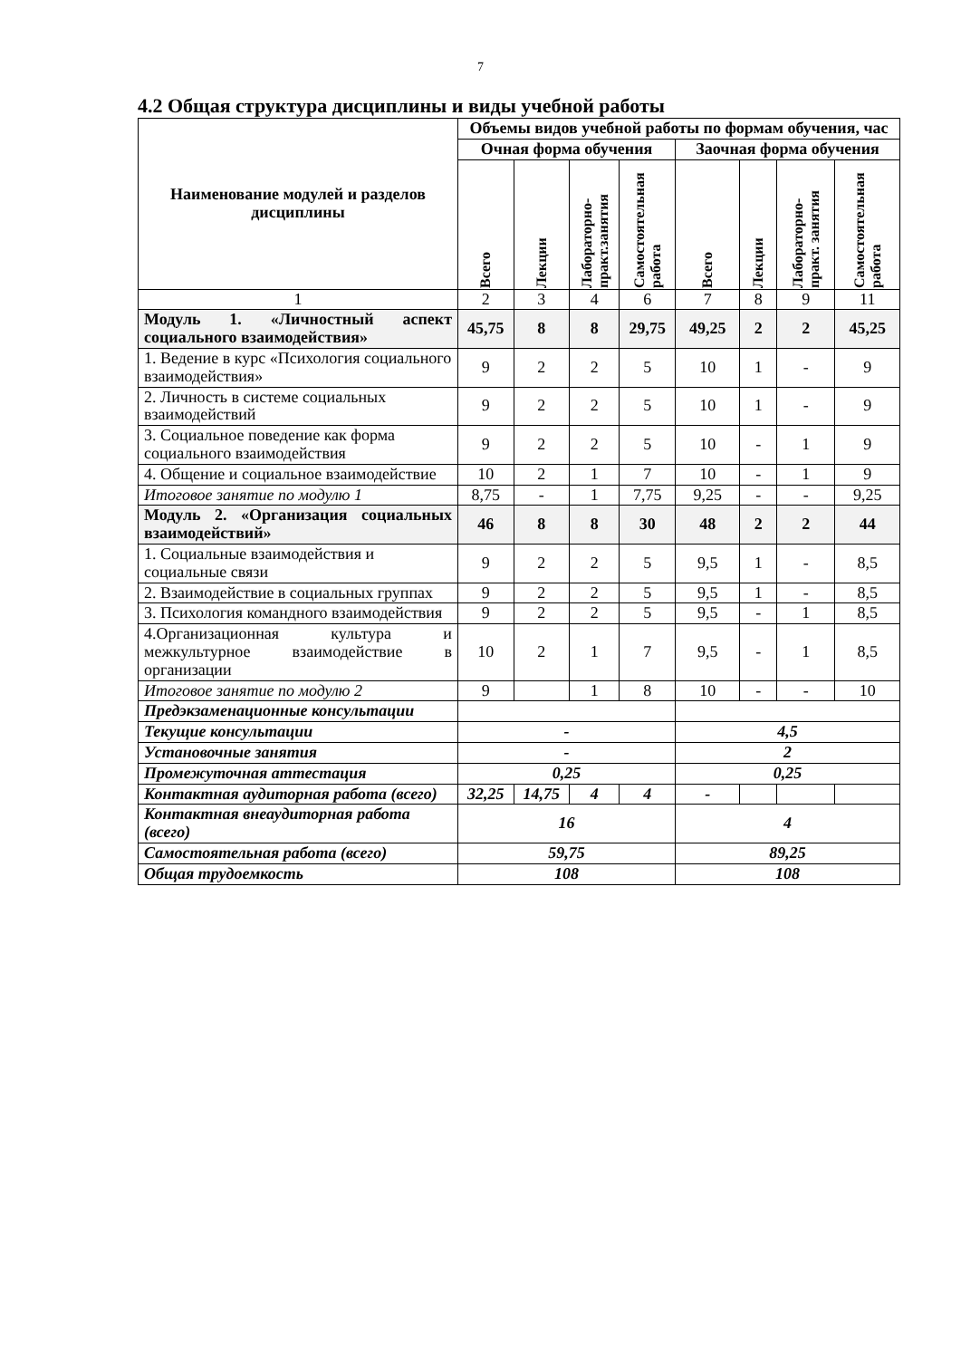7
4.2 Общая структура дисциплины и виды учебной работы
| Наименование модулей и разделов дисциплины | Объемы видов учебной работы по формам обучения, час | | | | | | | |
| --- | --- | --- | --- | --- | --- | --- | --- | --- |
| | Очная форма обучения | | | | Заочная форма обучения | | | |
| | Всего | Лекции | Лабораторно-практ.занятия | Самостоятельная работа | Всего | Лекции | Лабораторно-практ. занятия | Самостоятельная работа |
| 1 | 2 | 3 | 4 | 6 | 7 | 8 | 9 | 11 |
| Модуль 1. «Личностный аспект социального взаимодействия» | 45,75 | 8 | 8 | 29,75 | 49,25 | 2 | 2 | 45,25 |
| 1. Ведение в курс «Психология социального взаимодействия» | 9 | 2 | 2 | 5 | 10 | 1 | - | 9 |
| 2. Личность в системе социальных взаимодействий | 9 | 2 | 2 | 5 | 10 | 1 | - | 9 |
| 3. Социальное поведение как форма социального взаимодействия | 9 | 2 | 2 | 5 | 10 | - | 1 | 9 |
| 4. Общение и социальное взаимодействие | 10 | 2 | 1 | 7 | 10 | - | 1 | 9 |
| Итоговое занятие по модулю 1 | 8,75 | - | 1 | 7,75 | 9,25 | - | - | 9,25 |
| Модуль 2. «Организация социальных взаимодействий» | 46 | 8 | 8 | 30 | 48 | 2 | 2 | 44 |
| 1. Социальные взаимодействия и социальные связи | 9 | 2 | 2 | 5 | 9,5 | 1 | - | 8,5 |
| 2. Взаимодействие в социальных группах | 9 | 2 | 2 | 5 | 9,5 | 1 | - | 8,5 |
| 3. Психология командного взаимодействия | 9 | 2 | 2 | 5 | 9,5 | - | 1 | 8,5 |
| 4.Организационная культура и межкультурное взаимодействие в организации | 10 | 2 | 1 | 7 | 9,5 | - | 1 | 8,5 |
| Итоговое занятие по модулю 2 | 9 | | 1 | 8 | 10 | - | - | 10 |
| Предэкзаменационные консультации | | | | | | | | |
| Текущие консультации | - | | | | 4,5 | | | |
| Установочные занятия | - | | | | 2 | | | |
| Промежуточная аттестация | 0,25 | | | | 0,25 | | | |
| Контактная аудиторная работа (всего) | 32,25 | 14,75 | 4 | 4 | - | | | |
| Контактная внеаудиторная работа (всего) | 16 | | | | 4 | | | |
| Самостоятельная работа (всего) | 59,75 | | | | 89,25 | | | |
| Общая трудоемкость | 108 | | | | 108 | | | |